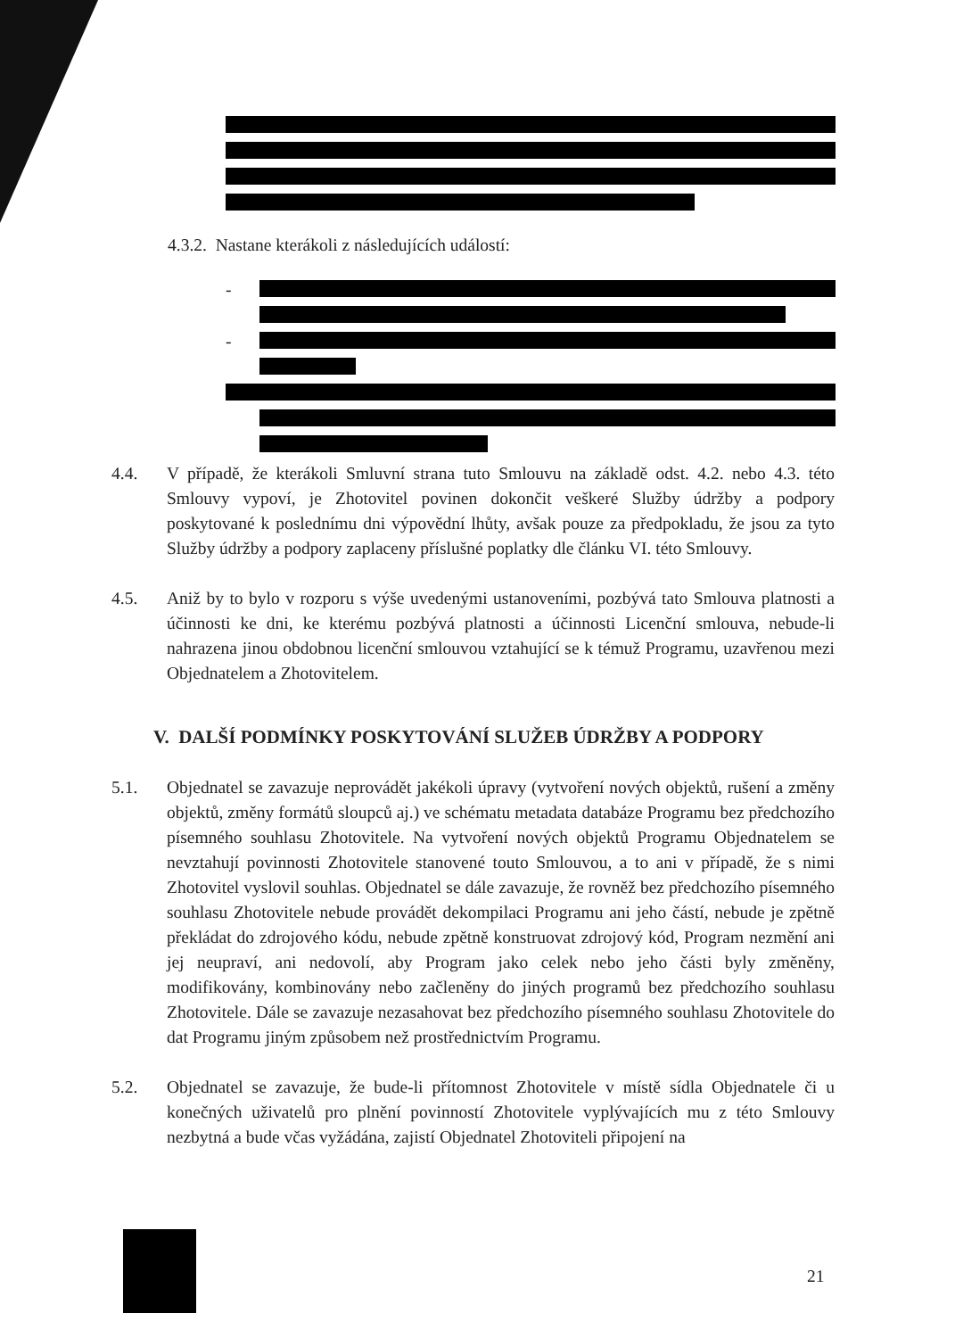4.3.2. Nastane kterákoli z následujících událostí:
-
-
4.4. V případě, že kterákoli Smluvní strana tuto Smlouvu na základě odst. 4.2. nebo 4.3. této Smlouvy vypoví, je Zhotovitel povinen dokončit veškeré Služby údržby a podpory poskytované k poslednímu dni výpovědní lhůty, avšak pouze za předpokladu, že jsou za tyto Služby údržby a podpory zaplaceny příslušné poplatky dle článku VI. této Smlouvy.
4.5. Aniž by to bylo v rozporu s výše uvedenými ustanoveními, pozbývá tato Smlouva platnosti a účinnosti ke dni, ke kterému pozbývá platnosti a účinnosti Licenční smlouva, nebude-li nahrazena jinou obdobnou licenční smlouvou vztahující se k témuž Programu, uzavřenou mezi Objednatelem a Zhotovitelem.
V. DALŠÍ PODMÍNKY POSKYTOVÁNÍ SLUŽEB ÚDRŽBY A PODPORY
5.1. Objednatel se zavazuje neprovádět jakékoli úpravy (vytvoření nových objektů, rušení a změny objektů, změny formátů sloupců aj.) ve schématu metadata databáze Programu bez předchozího písemného souhlasu Zhotovitele. Na vytvoření nových objektů Programu Objednatelem se nevztahují povinnosti Zhotovitele stanovené touto Smlouvou, a to ani v případě, že s nimi Zhotovitel vyslovil souhlas. Objednatel se dále zavazuje, že rovněž bez předchozího písemného souhlasu Zhotovitele nebude provádět dekompilaci Programu ani jeho částí, nebude je zpětně překládat do zdrojového kódu, nebude zpětně konstruovat zdrojový kód, Program nezmění ani jej neupraví, ani nedovolí, aby Program jako celek nebo jeho části byly změněny, modifikovány, kombinovány nebo začleněny do jiných programů bez předchozího souhlasu Zhotovitele. Dále se zavazuje nezasahovat bez předchozího písemného souhlasu Zhotovitele do dat Programu jiným způsobem než prostřednictvím Programu.
5.2. Objednatel se zavazuje, že bude-li přítomnost Zhotovitele v místě sídla Objednatele či u konečných uživatelů pro plnění povinností Zhotovitele vyplývajících mu z této Smlouvy nezbytná a bude včas vyžádána, zajistí Objednatel Zhotoviteli připojení na
21